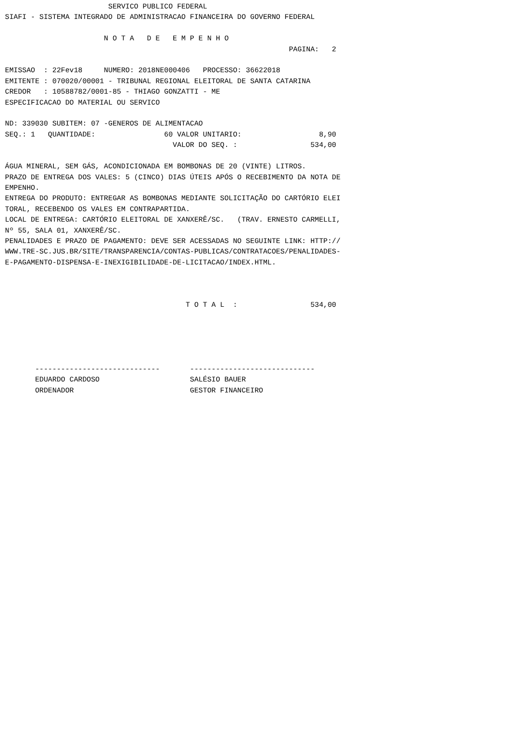SERVICO PUBLICO FEDERAL
SIAFI - SISTEMA INTEGRADO DE ADMINISTRACAO FINANCEIRA DO GOVERNO FEDERAL

                       N O T A   D E   E M P E N H O
                                                                  PAGINA:   2

EMISSAO  : 22Fev18     NUMERO: 2018NE000406   PROCESSO: 36622018
EMITENTE : 070020/00001 - TRIBUNAL REGIONAL ELEITORAL DE SANTA CATARINA
CREDOR   : 10588782/0001-85 - THIAGO GONZATTI - ME
ESPECIFICACAO DO MATERIAL OU SERVICO

ND: 339030 SUBITEM: 07 -GENEROS DE ALIMENTACAO
SEQ.: 1   QUANTIDADE:                60 VALOR UNITARIO:                  8,90
                                       VALOR DO SEQ. :                 534,00

ÁGUA MINERAL, SEM GÁS, ACONDICIONADA EM BOMBONAS DE 20 (VINTE) LITROS.
PRAZO DE ENTREGA DOS VALES: 5 (CINCO) DIAS ÚTEIS APÓS O RECEBIMENTO DA NOTA DE
EMPENHO.
ENTREGA DO PRODUTO: ENTREGAR AS BOMBONAS MEDIANTE SOLICITAÇÃO DO CARTÓRIO ELEI
TORAL, RECEBENDO OS VALES EM CONTRAPARTIDA.
LOCAL DE ENTREGA: CARTÓRIO ELEITORAL DE XANXERÊ/SC.   (TRAV. ERNESTO CARMELLI,
Nº 55, SALA 01, XANXERÊ/SC.
PENALIDADES E PRAZO DE PAGAMENTO: DEVE SER ACESSADAS NO SEGUINTE LINK: HTTP://
WWW.TRE-SC.JUS.BR/SITE/TRANSPARENCIA/CONTAS-PUBLICAS/CONTRATACOES/PENALIDADES-
E-PAGAMENTO-DISPENSA-E-INEXIGIBILIDADE-DE-LICITACAO/INDEX.HTML.



                                          T O T A L  :                 534,00





       -----------------------------       -----------------------------
       EDUARDO CARDOSO                     SALÉSIO BAUER
       ORDENADOR                           GESTOR FINANCEIRO